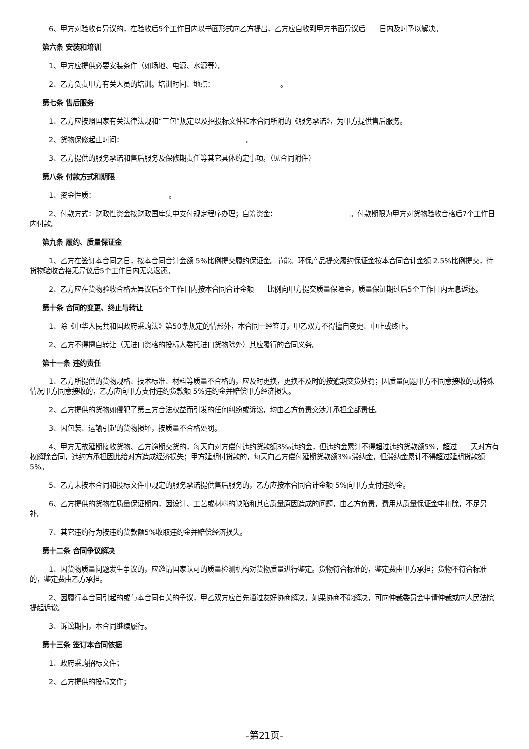6、甲方对验收有异议的，在验收后5个工作日内以书面形式向乙方提出，乙方应自收到甲方书面异议后　　日内及时予以解决。
第六条 安装和培训
1、甲方应提供必要安装条件（如场地、电源、水源等）。
2、乙方负责甲方有关人员的培训。培训时间、地点：　　　　　　　　　　。
第七条 售后服务
1、乙方应按照国家有关法律法规和“三包”规定以及招投标文件和本合同所附的《服务承诺》，为甲方提供售后服务。
2、货物保修起止时间：　　　　　　　　　　　　　　　　　　。
3、乙方提供的服务承诺和售后服务及保修期责任等其它具体约定事项。（见合同附件）
第八条 付款方式和期限
1、资金性质：　　　　　　　　　　　。
2、付款方式：财政性资金按财政国库集中支付规定程序办理；自筹资金：　　　　　　　　　　　。付款期限为甲方对货物验收合格后7个工作日内付款。
第九条 履约、质量保证金
1、乙方在签订本合同之日，按本合同合计金额 5%比例提交履约保证金。节能、环保产品提交履约保证金按本合同合计金额 2.5%比例提交，待货物验收合格无异议后5个工作日内无息返还。
2、乙方应在货物验收合格无异议后5个工作日内按本合同合计金额　　比例向甲方提交质量保障金，质量保证期过后5个工作日内无息返还。
第十条 合同的变更、终止与转让
1、除《中华人民共和国政府采购法》第50条规定的情形外，本合同一经签订，甲乙双方不得擅自变更、中止或终止。
2、乙方不得擅自转让（无进口资格的投标人委托进口货物除外）其应履行的合同义务。
第十一条 违约责任
1、乙方所提供的货物规格、技术标准、材料等质量不合格的，应及时更换，更换不及时的按逾期交货处罚；因质量问题甲方不同意接收的或特殊情况甲方同意接收的，乙方应向甲方支付违约货款额 5%违约金并赔偿甲方经济损失。
2、乙方提供的货物如侵犯了第三方合法权益而引发的任何纠纷或诉讼，均由乙方负责交涉并承担全部责任。
3、因包装、运输引起的货物损坏，按质量不合格处罚。
4、甲方无故延期接收货物、乙方逾期交货的，每天向对方偿付违约货款额3‰违约金，但违约金累计不得超过违约货款额5%，超过　　天对方有权解除合同，违约方承担因此给对方造成经济损失；甲方延期付货款的，每天向乙方偿付延期货款额3‰滞纳金，但滞纳金累计不得超过延期货款额5%。
5、乙方未按本合同和投标文件中规定的服务承诺提供售后服务的，乙方应按本合同合计金额 5%向甲方支付违约金。
6、乙方提供的货物在质量保证期内，因设计、工艺或材料的缺陷和其它质量原因造成的问题，由乙方负责，费用从质量保证金中扣除，不足另补。
7、其它违约行为按违约货款额5%收取违约金并赔偿经济损失。
第十二条 合同争议解决
1、因货物质量问题发生争议的，应邀请国家认可的质量检测机构对货物质量进行鉴定。货物符合标准的，鉴定费由甲方承担；货物不符合标准的，鉴定费由乙方承担。
2、因履行本合同引起的或与本合同有关的争议，甲乙双方应首先通过友好协商解决，如果协商不能解决，可向仲裁委员会申请仲裁或向人民法院提起诉讼。
3、诉讼期间，本合同继续履行。
第十三条 签订本合同依据
1、政府采购招标文件；
2、乙方提供的投标文件；
-第21页-